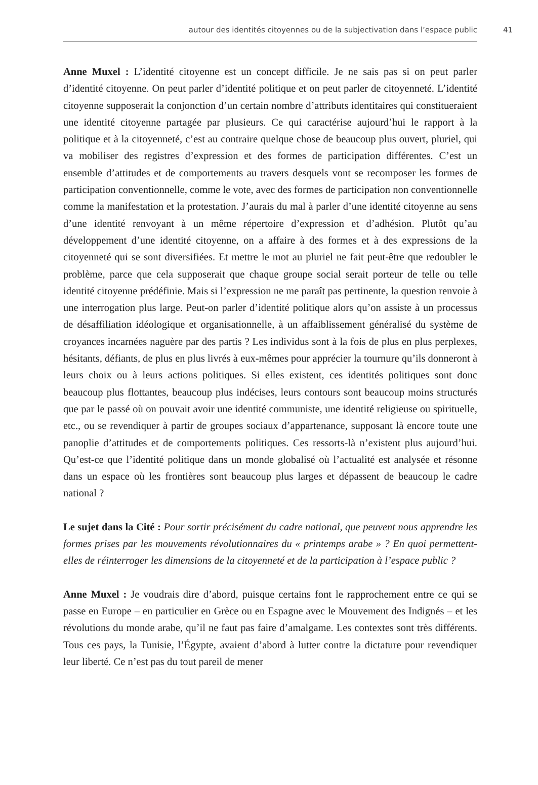autour des identités citoyennes ou de la subjectivation dans l’espace public 41
Anne Muxel : L’identité citoyenne est un concept difficile. Je ne sais pas si on peut parler d’identité citoyenne. On peut parler d’identité politique et on peut parler de citoyenneté. L’identité citoyenne supposerait la conjonction d’un certain nombre d’attributs identitaires qui constitueraient une identité citoyenne partagée par plusieurs. Ce qui caractérise aujourd’hui le rapport à la politique et à la citoyenneté, c’est au contraire quelque chose de beaucoup plus ouvert, pluriel, qui va mobiliser des registres d’expression et des formes de participation différentes. C’est un ensemble d’attitudes et de comportements au travers desquels vont se recomposer les formes de participation conventionnelle, comme le vote, avec des formes de participation non conventionnelle comme la manifestation et la protestation. J’aurais du mal à parler d’une identité citoyenne au sens d’une identité renvoyant à un même répertoire d’expression et d’adhésion. Plutôt qu’au développement d’une identité citoyenne, on a affaire à des formes et à des expressions de la citoyenneté qui se sont diversifiées. Et mettre le mot au pluriel ne fait peut-être que redoubler le problème, parce que cela supposerait que chaque groupe social serait porteur de telle ou telle identité citoyenne prédéfinie. Mais si l’expression ne me paraît pas pertinente, la question renvoie à une interrogation plus large. Peut-on parler d’identité politique alors qu’on assiste à un processus de désaffiliation idéologique et organisationnelle, à un affaiblissement généralisé du système de croyances incarnées naguère par des partis ? Les individus sont à la fois de plus en plus perplexes, hésitants, défiants, de plus en plus livrés à eux-mêmes pour apprécier la tournure qu’ils donneront à leurs choix ou à leurs actions politiques. Si elles existent, ces identités politiques sont donc beaucoup plus flottantes, beaucoup plus indécises, leurs contours sont beaucoup moins structurés que par le passé où on pouvait avoir une identité communiste, une identité religieuse ou spirituelle, etc., ou se revendiquer à partir de groupes sociaux d’appartenance, supposant là encore toute une panoplie d’attitudes et de comportements politiques. Ces ressorts-là n’existent plus aujourd’hui. Qu’est-ce que l’identité politique dans un monde globalisé où l’actualité est analysée et résonne dans un espace où les frontières sont beaucoup plus larges et dépassent de beaucoup le cadre national ?
Le sujet dans la Cité : Pour sortir précisément du cadre national, que peuvent nous apprendre les formes prises par les mouvements révolutionnaires du « printemps arabe » ? En quoi permettent-elles de réinterroger les dimensions de la citoyenneté et de la participation à l’espace public ?
Anne Muxel : Je voudrais dire d’abord, puisque certains font le rapprochement entre ce qui se passe en Europe – en particulier en Grèce ou en Espagne avec le Mouvement des Indignés – et les révolutions du monde arabe, qu’il ne faut pas faire d’amalgame. Les contextes sont très différents. Tous ces pays, la Tunisie, l’Égypte, avaient d’abord à lutter contre la dictature pour revendiquer leur liberté. Ce n’est pas du tout pareil de mener